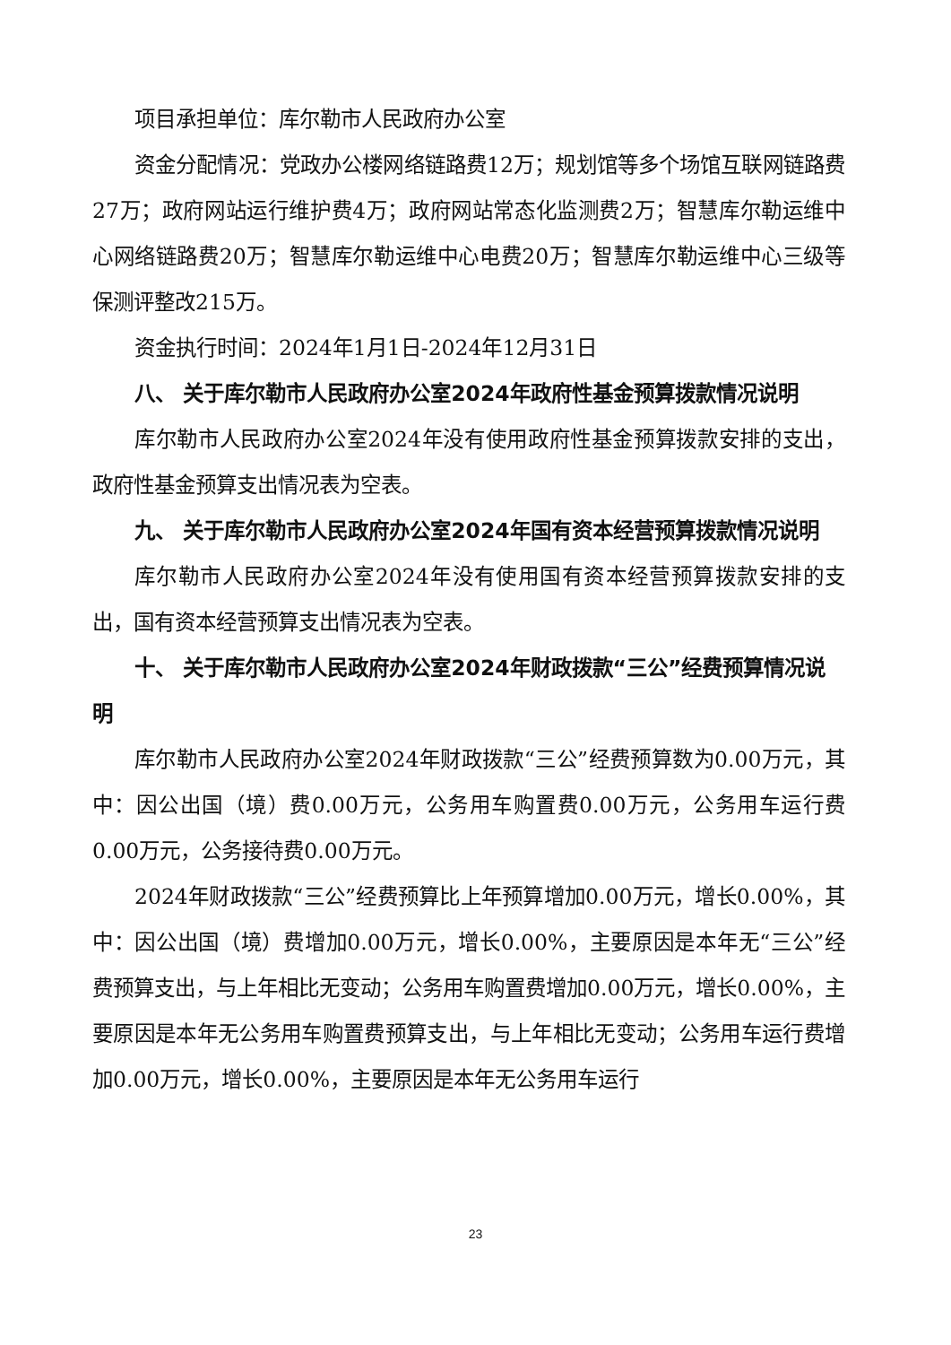项目承担单位：库尔勒市人民政府办公室
资金分配情况：党政办公楼网络链路费12万；规划馆等多个场馆互联网链路费27万；政府网站运行维护费4万；政府网站常态化监测费2万；智慧库尔勒运维中心网络链路费20万；智慧库尔勒运维中心电费20万；智慧库尔勒运维中心三级等保测评整改215万。
资金执行时间：2024年1月1日-2024年12月31日
八、 关于库尔勒市人民政府办公室2024年政府性基金预算拨款情况说明
库尔勒市人民政府办公室2024年没有使用政府性基金预算拨款安排的支出，政府性基金预算支出情况表为空表。
九、 关于库尔勒市人民政府办公室2024年国有资本经营预算拨款情况说明
库尔勒市人民政府办公室2024年没有使用国有资本经营预算拨款安排的支出，国有资本经营预算支出情况表为空表。
十、 关于库尔勒市人民政府办公室2024年财政拨款“三公”经费预算情况说明
库尔勒市人民政府办公室2024年财政拨款“三公”经费预算数为0.00万元，其中：因公出国（境）费0.00万元，公务用车购置费0.00万元，公务用车运行费0.00万元，公务接待费0.00万元。
2024年财政拨款“三公”经费预算比上年预算增加0.00万元，增长0.00%，其中：因公出国（境）费增加0.00万元，增长0.00%，主要原因是本年无“三公”经费预算支出，与上年相比无变动；公务用车购置费增加0.00万元，增长0.00%，主要原因是本年无公务用车购置费预算支出，与上年相比无变动；公务用车运行费增加0.00万元，增长0.00%，主要原因是本年无公务用车运行
23